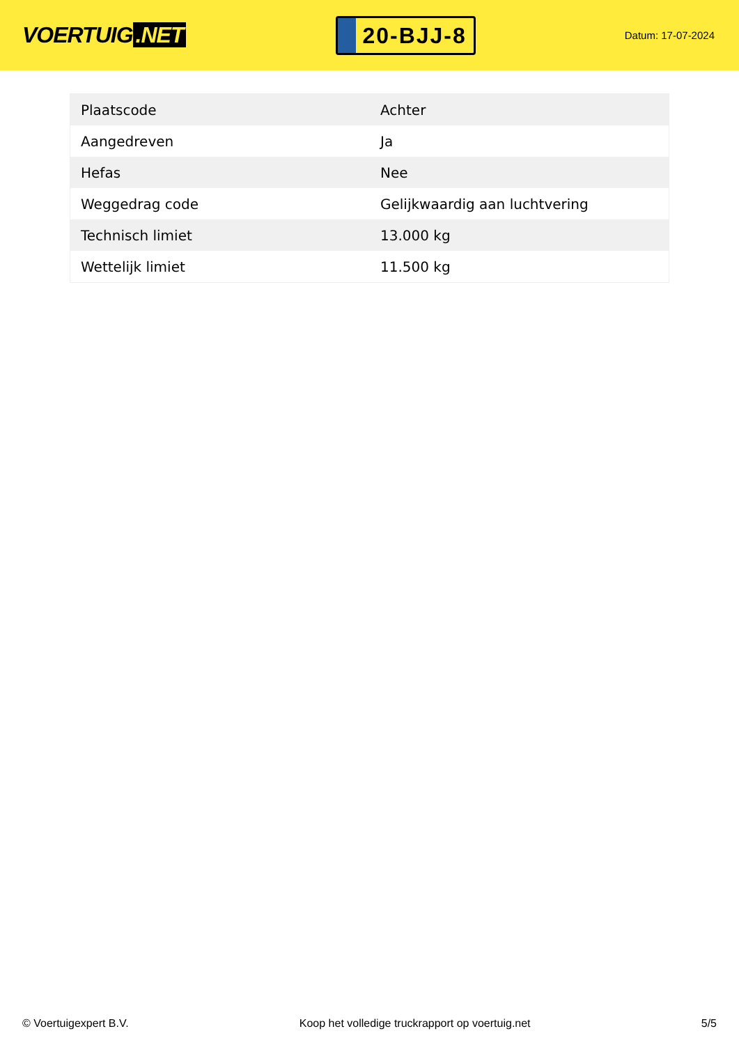VOERTUIG.NET
20-BJJ-8
Datum: 17-07-2024
| Plaatscode | Achter |
| Aangedreven | Ja |
| Hefas | Nee |
| Weggedrag code | Gelijkwaardig aan luchtvering |
| Technisch limiet | 13.000 kg |
| Wettelijk limiet | 11.500 kg |
© Voertuigexpert B.V. Koop het volledige truckrapport op voertuig.net 5/5